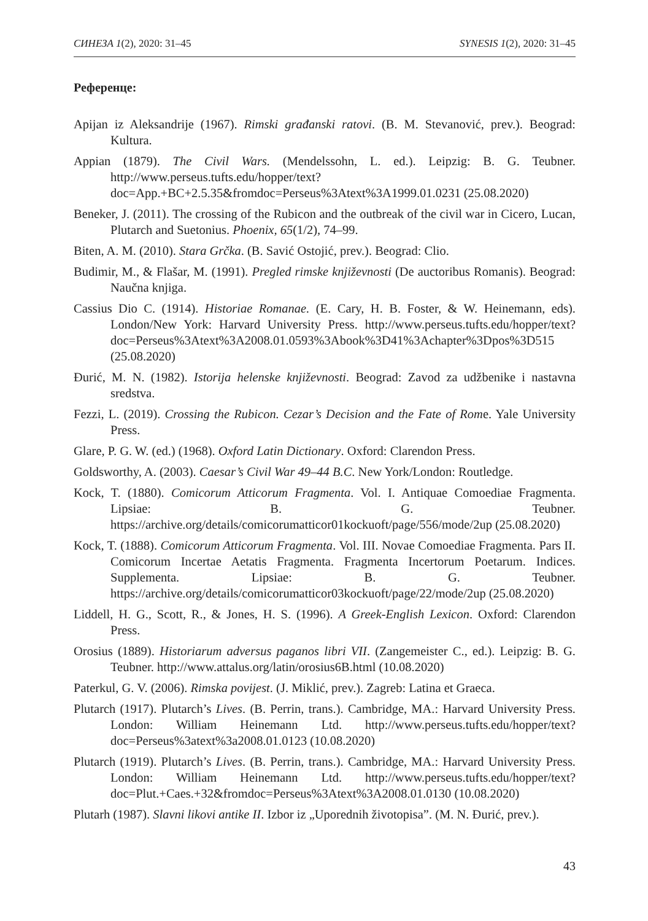СИНЕЗА 1(2), 2020: 31–45 SYNESIS 1(2), 2020: 31–45
Референце:
Apijan iz Aleksandrije (1967). Rimski građanski ratovi. (B. M. Stevanović, prev.). Beograd: Kultura.
Appian (1879). The Civil Wars. (Mendelssohn, L. ed.). Leipzig: B. G. Teubner. http://www.perseus.tufts.edu/hopper/text?doc=App.+BC+2.5.35&fromdoc=Perseus%3Atext%3A1999.01.0231 (25.08.2020)
Beneker, J. (2011). The crossing of the Rubicon and the outbreak of the civil war in Cicero, Lucan, Plutarch and Suetonius. Phoenix, 65(1/2), 74–99.
Biten, A. M. (2010). Stara Grčka. (B. Savić Ostojić, prev.). Beograd: Clio.
Budimir, M., & Flašar, M. (1991). Pregled rimske književnosti (De auctoribus Romanis). Beograd: Naučna knjiga.
Cassius Dio C. (1914). Historiae Romanae. (E. Cary, H. B. Foster, & W. Heinemann, eds). London/New York: Harvard University Press. http://www.perseus.tufts.edu/hopper/text?doc=Perseus%3Atext%3A2008.01.0593%3Abook%3D41%3Achapter%3Dpos%3D515 (25.08.2020)
Đurić, M. N. (1982). Istorija helenske književnosti. Beograd: Zavod za udžbenike i nastavna sredstva.
Fezzi, L. (2019). Crossing the Rubicon. Cezar’s Decision and the Fate of Rome. Yale University Press.
Glare, P. G. W. (ed.) (1968). Oxford Latin Dictionary. Oxford: Clarendon Press.
Goldsworthy, A. (2003). Caesar’s Civil War 49–44 B.C. New York/London: Routledge.
Kock, T. (1880). Comicorum Atticorum Fragmenta. Vol. I. Antiquae Comoediae Fragmenta. Lipsiae: B. G. Teubner. https://archive.org/details/comicorumatticor01kockuoft/page/556/mode/2up (25.08.2020)
Kock, T. (1888). Comicorum Atticorum Fragmenta. Vol. III. Novae Comoediae Fragmenta. Pars II. Comicorum Incertae Aetatis Fragmenta. Fragmenta Incertorum Poetarum. Indices. Supplementa. Lipsiae: B. G. Teubner. https://archive.org/details/comicorumatticor03kockuoft/page/22/mode/2up (25.08.2020)
Liddell, H. G., Scott, R., & Jones, H. S. (1996). A Greek-English Lexicon. Oxford: Clarendon Press.
Orosius (1889). Historiarum adversus paganos libri VII. (Zangemeister C., ed.). Leipzig: B. G. Teubner. http://www.attalus.org/latin/orosius6B.html (10.08.2020)
Paterkul, G. V. (2006). Rimska povijest. (J. Miklić, prev.). Zagreb: Latina et Graeca.
Plutarch (1917). Plutarch’s Lives. (B. Perrin, trans.). Cambridge, MA.: Harvard University Press. London: William Heinemann Ltd. http://www.perseus.tufts.edu/hopper/text?doc=Perseus%3atext%3a2008.01.0123 (10.08.2020)
Plutarch (1919). Plutarch’s Lives. (B. Perrin, trans.). Cambridge, MA.: Harvard University Press. London: William Heinemann Ltd. http://www.perseus.tufts.edu/hopper/text?doc=Plut.+Caes.+32&fromdoc=Perseus%3Atext%3A2008.01.0130 (10.08.2020)
Plutarh (1987). Slavni likovi antike II. Izbor iz „Uporednih životopisa”. (M. N. Đurić, prev.).
43